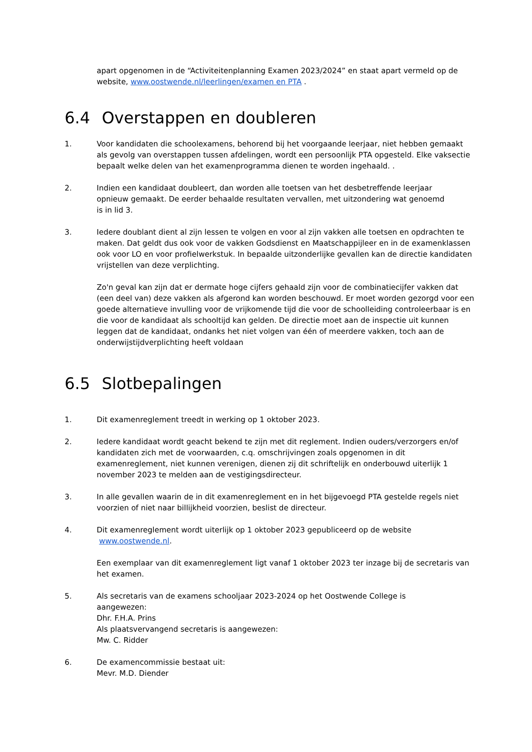apart opgenomen in de “Activiteitenplanning Examen 2023/2024” en staat apart vermeld op de website, www.oostwende.nl/leerlingen/examen en PTA .
6.4 Overstappen en doubleren
1. Voor kandidaten die schoolexamens, behorend bij het voorgaande leerjaar, niet hebben gemaakt als gevolg van overstappen tussen afdelingen, wordt een persoonlijk PTA opgesteld. Elke vaksectie bepaalt welke delen van het examenprogramma dienen te worden ingehaald. .
2. Indien een kandidaat doubleert, dan worden alle toetsen van het desbetreffende leerjaar
opnieuw gemaakt. De eerder behaalde resultaten vervallen, met uitzondering wat genoemd
is in lid 3.
3. Iedere doublant dient al zijn lessen te volgen en voor al zijn vakken alle toetsen en opdrachten te maken. Dat geldt dus ook voor de vakken Godsdienst en Maatschappijleer en in de examenklassen ook voor LO en voor profielwerkstuk. In bepaalde uitzonderlijke gevallen kan de directie kandidaten vrijstellen van deze verplichting.
Zo'n geval kan zijn dat er dermate hoge cijfers gehaald zijn voor de combinatiecijfer vakken dat (een deel van) deze vakken als afgerond kan worden beschouwd. Er moet worden gezorgd voor een goede alternatieve invulling voor de vrijkomende tijd die voor de schoolleiding controleerbaar is en die voor de kandidaat als schooltijd kan gelden. De directie moet aan de inspectie uit kunnen leggen dat de kandidaat, ondanks het niet volgen van één of meerdere vakken, toch aan de onderwijstijdverplichting heeft voldaan
6.5 Slotbepalingen
1. Dit examenreglement treedt in werking op 1 oktober 2023.
2. Iedere kandidaat wordt geacht bekend te zijn met dit reglement. Indien ouders/verzorgers en/of kandidaten zich met de voorwaarden, c.q. omschrijvingen zoals opgenomen in dit examenreglement, niet kunnen verenigen, dienen zij dit schriftelijk en onderbouwd uiterlijk 1 november 2023 te melden aan de vestigingsdirecteur.
3. In alle gevallen waarin de in dit examenreglement en in het bijgevoegd PTA gestelde regels niet voorzien of niet naar billijkheid voorzien, beslist de directeur.
4. Dit examenreglement wordt uiterlijk op 1 oktober 2023 gepubliceerd op de website
www.oostwende.nl.
Een exemplaar van dit examenreglement ligt vanaf 1 oktober 2023 ter inzage bij de secretaris van het examen.
5. Als secretaris van de examens schooljaar 2023-2024 op het Oostwende College is
aangewezen:
Dhr. F.H.A. Prins
Als plaatsvervangend secretaris is aangewezen:
Mw. C. Ridder
6. De examencommissie bestaat uit:
Mevr. M.D. Diender